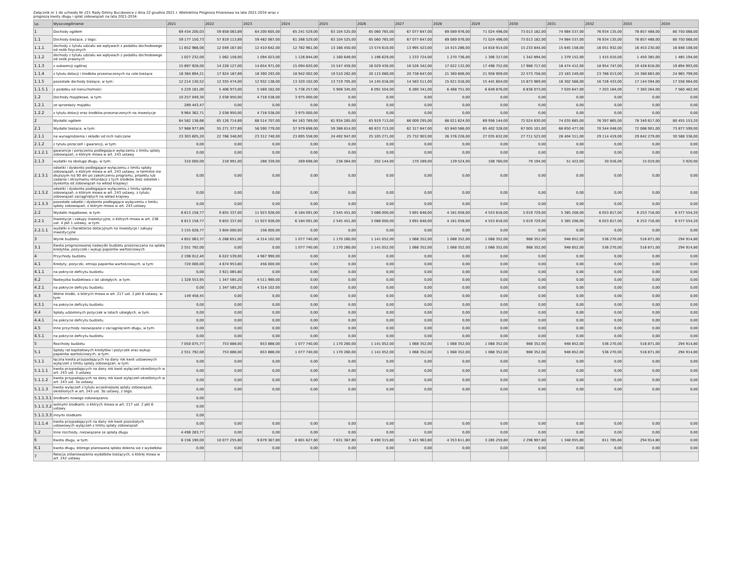Załącznik nr 1 do uchwały Nr //21 Rady Gminy Buczkowice z dnia 22 grudnia 2021 r. Wieloletnia Prognoza Finansowa na lata 2021-2034 wraz z
prognozą kwoty długu i spłat zobowiązań na lata 2021-2034.
| Lp. | Wyszczególnienie | 2021 | 2022 | 2023 | 2024 | 2025 | 2026 | 2027 | 2028 | 2029 | 2030 | 2031 | 2032 | 2033 | 2034 |
| --- | --- | --- | --- | --- | --- | --- | --- | --- | --- | --- | --- | --- | --- | --- | --- |
| 1 | Dochody ogółem | 69 434 200,03 | 59 858 063,89 | 64 200 605,00 | 65 241 529,00 | 63 104 525,00 | 65 060 765,00 | 67 077 647,00 | 69 089 976,00 | 71 024 496,00 | 73 013 182,00 | 74 984 537,00 | 76 934 135,00 | 78 857 488,00 | 80 750 068,00 |
| 1.1 | Dochody bieżące, z tego: | 59 177 150,73 | 57 819 113,89 | 59 482 067,00 | 61 266 529,00 | 63 104 525,00 | 65 060 765,00 | 67 077 647,00 | 69 089 976,00 | 71 024 496,00 | 73 013 182,00 | 74 984 537,00 | 76 934 135,00 | 78 857 488,00 | 80 750 068,00 |
| 1.1.1 | dochody z tytułu udziału we wpływach z podatku dochodowego od osób fizycznych | 11 652 966,00 | 12 049 167,00 | 12 410 642,00 | 12 782 961,00 | 13 166 450,00 | 13 574 610,00 | 13 995 423,00 | 14 415 286,00 | 14 818 914,00 | 15 233 844,00 | 15 645 158,00 | 16 051 932,00 | 16 453 230,00 | 16 848 108,00 |
| 1.1.2 | dochody z tytułu udziału we wpływach z podatku dochodowego od osób prawnych | 1 027 232,00 | 1 062 158,00 | 1 094 023,00 | 1 126 844,00 | 1 160 649,00 | 1 196 629,00 | 1 233 724,00 | 1 270 736,00 | 1 306 317,00 | 1 342 894,00 | 1 379 152,00 | 1 415 010,00 | 1 450 385,00 | 1 485 194,00 |
| 1.1.3 | z subwencji ogólnej | 15 897 928,00 | 14 228 127,00 | 14 654 971,00 | 15 094 620,00 | 15 547 459,00 | 16 029 430,00 | 16 526 342,00 | 17 022 132,00 | 17 498 752,00 | 17 988 717,00 | 18 474 412,00 | 18 954 747,00 | 19 428 616,00 | 19 894 903,00 |
| 1.1.4 | z tytułu dotacji i środków przeznaczonych na cele bieżące | 18 384 894,21 | 17 924 187,89 | 18 390 293,00 | 18 942 002,00 | 19 510 262,00 | 20 115 080,00 | 20 738 647,00 | 21 360 806,00 | 21 958 909,00 | 22 573 758,00 | 23 183 249,00 | 23 786 013,00 | 24 380 663,00 | 24 965 799,00 |
| 1.1.5 | pozostałe dochody bieżące, w tym: | 12 214 130,52 | 12 555 474,00 | 12 932 138,00 | 13 320 102,00 | 13 719 705,00 | 14 145 016,00 | 14 583 511,00 | 15 021 016,00 | 15 441 604,00 | 15 873 969,00 | 16 302 566,00 | 16 726 433,00 | 17 144 594,00 | 17 556 064,00 |
| 1.1.5.1 | z podatku od nieruchomości | 5 229 181,00 | 5 406 973,00 | 5 569 182,00 | 5 736 257,00 | 5 908 345,00 | 6 091 504,00 | 6 280 341,00 | 6 468 751,00 | 6 649 876,00 | 6 836 073,00 | 7 020 647,00 | 7 203 184,00 | 7 383 264,00 | 7 560 462,00 |
| 1.2 | Dochody majątkowe, w tym: | 10 257 049,30 | 2 038 950,00 | 4 718 538,00 | 3 975 000,00 | 0,00 | 0,00 | 0,00 | 0,00 | 0,00 | 0,00 | 0,00 | 0,00 | 0,00 | 0,00 |
| 1.2.1 | ze sprzedaży majątku | 289 443,47 | 0,00 | 0,00 | 0,00 | 0,00 | 0,00 | 0,00 | 0,00 | 0,00 | 0,00 | 0,00 | 0,00 | 0,00 | 0,00 |
| 1.2.2 | z tytułu dotacji oraz środków przeznaczonych na inwestycje | 9 964 362,71 | 2 038 950,00 | 4 718 538,00 | 3 975 000,00 | 0,00 | 0,00 | 0,00 | 0,00 | 0,00 | 0,00 | 0,00 | 0,00 | 0,00 | 0,00 |
| 2 | Wydatki ogółem | 64 582 136,66 | 65 126 714,89 | 68 514 707,00 | 64 163 789,00 | 61 934 265,00 | 63 919 713,00 | 66 009 295,00 | 68 021 624,00 | 69 956 144,00 | 72 024 830,00 | 74 035 685,00 | 76 397 865,00 | 78 340 617,00 | 80 455 153,20 |
| 2.1 | Wydatki bieżące, w tym: | 57 968 977,89 | 55 271 377,89 | 56 590 779,00 | 57 979 698,00 | 59 388 814,00 | 60 833 713,00 | 62 317 647,00 | 63 840 566,00 | 65 402 328,00 | 67 005 101,00 | 68 650 477,00 | 70 344 048,00 | 72 086 901,00 | 73 877 599,00 |
| 2.1.1 | na wynagrodzenia i składki od nich naliczane | 23 303 605,20 | 22 766 348,00 | 23 312 740,00 | 23 895 558,00 | 24 492 947,00 | 25 105 271,00 | 25 732 903,00 | 26 376 226,00 | 27 035 632,00 | 27 711 523,00 | 28 404 311,00 | 29 114 419,00 | 29 842 279,00 | 30 588 336,00 |
| 2.1.2 | z tytułu poręczeń i gwarancji, w tym: | 0,00 | 0,00 | 0,00 | 0,00 | 0,00 | 0,00 | 0,00 | 0,00 | 0,00 | 0,00 | 0,00 | 0,00 | 0,00 | 0,00 |
| 2.1.2.1 | gwarancje i poręczenia podlegające wyłączeniu z limitu spłaty zobowiązań, o którym mowa w art. 243 ustawy | 0,00 | 0,00 | 0,00 | 0,00 | 0,00 | 0,00 | 0,00 | 0,00 | 0,00 | 0,00 | 0,00 | 0,00 | 0,00 | 0,00 |
| 2.1.3 | wydatki na obsługę długu, w tym: | 310 000,00 | 218 991,00 | 288 339,00 | 269 698,00 | 236 064,00 | 202 144,00 | 170 289,00 | 139 524,00 | 108 760,00 | 79 194,00 | 51 422,00 | 30 016,00 | 15 019,00 | 3 920,00 |
| 2.1.3.1 | odsetki i dyskonto podlegające wyłączeniu z limitu spłaty zobowiązań, o którym mowa w art. 243 ustawy, w terminie nie dłuższym niż 90 dni po zakończeniu programu, projektu lub zadania i otrzymaniu refundacji z tych środków (bez odsetek i dyskonta od zobowiązań na wkład krajowy) | 0,00 | 0,00 | 0,00 | 0,00 | 0,00 | 0,00 | 0,00 | 0,00 | 0,00 | 0,00 | 0,00 | 0,00 | 0,00 | 0,00 |
| 2.1.3.2 | odsetki i dyskonto podlegające wyłączeniu z limitu spłaty zobowiązań, o którym mowa w art. 243 ustawy, z tytułu zobowiązań zaciągniętych na wkład krajowy | 0,00 | 0,00 | 0,00 | 0,00 | 0,00 | 0,00 | 0,00 | 0,00 | 0,00 | 0,00 | 0,00 | 0,00 | 0,00 | 0,00 |
| 2.1.3.3 | pozostałe odsetki i dyskonto podlegające wyłączeniu z limitu spłaty zobowiązań, o którym mowa w art. 243 ustawy | 0,00 | 0,00 | 0,00 | 0,00 | 0,00 | 0,00 | 0,00 | 0,00 | 0,00 | 0,00 | 0,00 | 0,00 | 0,00 | 0,00 |
| 2.2 | Wydatki majątkowe, w tym: | 6 613 158,77 | 9 855 337,00 | 11 923 928,00 | 6 184 091,00 | 2 545 451,00 | 3 086 000,00 | 3 691 648,00 | 4 181 058,00 | 4 553 816,00 | 5 019 729,00 | 5 385 208,00 | 6 053 817,00 | 6 253 716,00 | 6 577 554,20 |
| 2.2.1 | Inwestycje i zakupy inwestycyjne, o których mowa w art. 236 ust. 4 pkt 1 ustawy, w tym: | 6 613 158,77 | 9 855 337,00 | 11 923 928,00 | 6 184 091,00 | 2 545 451,00 | 3 086 000,00 | 3 691 648,00 | 4 181 058,00 | 4 553 816,00 | 5 019 729,00 | 5 385 208,00 | 6 053 817,00 | 6 253 716,00 | 6 577 554,20 |
| 2.2.1.1 | wydatki o charakterze dotacyjnym na inwestycje i zakupy inwestycyjne | 3 155 026,77 | 3 604 000,00 | 156 000,00 | 0,00 | 0,00 | 0,00 | 0,00 | 0,00 | 0,00 | 0,00 | 0,00 | 0,00 | 0,00 | 0,00 |
| 3 | Wynik budżetu | 4 852 063,37 | -5 268 651,00 | -4 314 102,00 | 1 077 740,00 | 1 170 260,00 | 1 141 052,00 | 1 068 352,00 | 1 068 352,00 | 1 068 352,00 | 988 352,00 | 948 852,00 | 536 270,00 | 516 871,00 | 294 914,80 |
| 3.1 | Kwota prognozowanej nadwyżki budżetu przeznaczana na spłatę kredytów, pożyczek i wykup papierów wartościowych | 2 551 792,00 | 0,00 | 0,00 | 1 077 740,00 | 1 170 260,00 | 1 141 052,00 | 1 068 352,00 | 1 068 352,00 | 1 068 352,00 | 988 352,00 | 948 852,00 | 536 270,00 | 516 871,00 | 294 914,80 |
| 4 | Przychody budżetu | 2 198 012,40 | 6 022 539,00 | 4 967 990,00 | 0,00 | 0,00 | 0,00 | 0,00 | 0,00 | 0,00 | 0,00 | 0,00 | 0,00 | 0,00 | 0,00 |
| 4.1 | Kredyty, pożyczki, emisja papierów wartościowych, w tym: | 720 000,00 | 4 674 953,80 | 456 000,00 | 0,00 | 0,00 | 0,00 | 0,00 | 0,00 | 0,00 | 0,00 | 0,00 | 0,00 | 0,00 | 0,00 |
| 4.1.1 | na pokrycie deficytu budżetu | 0,00 | 3 921 065,80 | 0,00 | 0,00 | 0,00 | 0,00 | 0,00 | 0,00 | 0,00 | 0,00 | 0,00 | 0,00 | 0,00 | 0,00 |
| 4.2 | Nadwyżka budżetowa z lat ubiegłych, w tym: | 1 328 553,95 | 1 347 585,20 | 4 511 990,00 | 0,00 | 0,00 | 0,00 | 0,00 | 0,00 | 0,00 | 0,00 | 0,00 | 0,00 | 0,00 | 0,00 |
| 4.2.1 | na pokrycie deficytu budżetu | 0,00 | 1 347 585,20 | 4 314 102,00 | 0,00 | 0,00 | 0,00 | 0,00 | 0,00 | 0,00 | 0,00 | 0,00 | 0,00 | 0,00 | 0,00 |
| 4.3 | Wolne środki, o których mowa w art. 217 ust. 2 pkt 6 ustawy, w tym: | 149 458,45 | 0,00 | 0,00 | 0,00 | 0,00 | 0,00 | 0,00 | 0,00 | 0,00 | 0,00 | 0,00 | 0,00 | 0,00 | 0,00 |
| 4.3.1 | na pokrycie deficytu budżetu | 0,00 | 0,00 | 0,00 | 0,00 | 0,00 | 0,00 | 0,00 | 0,00 | 0,00 | 0,00 | 0,00 | 0,00 | 0,00 | 0,00 |
| 4.4 | Spłaty udzielonych pożyczek w latach ubiegłych, w tym: | 0,00 | 0,00 | 0,00 | 0,00 | 0,00 | 0,00 | 0,00 | 0,00 | 0,00 | 0,00 | 0,00 | 0,00 | 0,00 | 0,00 |
| 4.4.1 | na pokrycie deficytu budżetu | 0,00 | 0,00 | 0,00 | 0,00 | 0,00 | 0,00 | 0,00 | 0,00 | 0,00 | 0,00 | 0,00 | 0,00 | 0,00 | 0,00 |
| 4.5 | Inne przychody niezwiązane z zaciągnięciem długu, w tym: | 0,00 | 0,00 | 0,00 | 0,00 | 0,00 | 0,00 | 0,00 | 0,00 | 0,00 | 0,00 | 0,00 | 0,00 | 0,00 | 0,00 |
| 4.5.1 | na pokrycie deficytu budżetu | 0,00 | 0,00 | 0,00 | 0,00 | 0,00 | 0,00 | 0,00 | 0,00 | 0,00 | 0,00 | 0,00 | 0,00 | 0,00 | 0,00 |
| 5 | Rozchody budżetu | 7 050 075,77 | 753 888,00 | 653 888,00 | 1 077 740,00 | 1 170 260,00 | 1 141 052,00 | 1 068 352,00 | 1 068 352,00 | 1 068 352,00 | 988 352,00 | 948 852,00 | 536 270,00 | 516 871,00 | 294 914,80 |
| 5.1 | Spłaty rat kapitałowych kredytów i pożyczek oraz wykup papierów wartościowych, w tym: | 2 551 792,00 | 753 888,00 | 653 888,00 | 1 077 740,00 | 1 170 260,00 | 1 141 052,00 | 1 068 352,00 | 1 068 352,00 | 1 068 352,00 | 988 352,00 | 948 852,00 | 536 270,00 | 516 871,00 | 294 914,80 |
| 5.1.1 | łączna kwota przypadających na dany rok kwot ustawowych wyłączeń z limitu spłaty zobowiązań, w tym: | 0,00 | 0,00 | 0,00 | 0,00 | 0,00 | 0,00 | 0,00 | 0,00 | 0,00 | 0,00 | 0,00 | 0,00 | 0,00 | 0,00 |
| 5.1.1.1 | kwota przypadających na dany rok kwot wyłączeń określonych w art. 243 ust. 3 ustawy | 0,00 | 0,00 | 0,00 | 0,00 | 0,00 | 0,00 | 0,00 | 0,00 | 0,00 | 0,00 | 0,00 | 0,00 | 0,00 | 0,00 |
| 5.1.1.2 | kwota przypadających na dany rok kwot wyłączeń określonych w art. 243 ust. 3a ustawy | 0,00 | 0,00 | 0,00 | 0,00 | 0,00 | 0,00 | 0,00 | 0,00 | 0,00 | 0,00 | 0,00 | 0,00 | 0,00 | 0,00 |
| 5.1.1.3 | kwota wyłączeń z tytułu wcześniejszej spłaty zobowiązań, określonych w art. 243 ust. 3b ustawy, z tego: | 0,00 | 0,00 | 0,00 | 0,00 | 0,00 | 0,00 | 0,00 | 0,00 | 0,00 | 0,00 | 0,00 | 0,00 | 0,00 | 0,00 |
| 5.1.1.3.1 | środkami nowego zobowiązania | 0,00 | | | | | | | | | | | | | |
| 5.1.1.3.2 | wolnymi środkami, o których mowa w art. 217 ust. 2 pkt 6 ustawy | 0,00 | | | | | | | | | | | | | |
| 5.1.1.3.3 | innymi środkami | 0,00 | | | | | | | | | | | | | |
| 5.1.1.4 | kwota przypadających na dany rok kwot pozostałych ustawowych wyłączeń z limitu spłaty zobowiązań | 0,00 | 0,00 | 0,00 | 0,00 | 0,00 | 0,00 | 0,00 | 0,00 | 0,00 | 0,00 | 0,00 | 0,00 | 0,00 | 0,00 |
| 5.2 | Inne rozchody, niezwiązane ze spłatą długu | 4 498 283,77 | 0,00 | 0,00 | 0,00 | 0,00 | 0,00 | 0,00 | 0,00 | 0,00 | 0,00 | 0,00 | 0,00 | 0,00 | 0,00 |
| 6 | Kwota długu, w tym: | 6 156 190,00 | 10 077 255,80 | 9 879 367,80 | 8 801 627,80 | 7 631 367,80 | 6 490 315,80 | 5 421 963,80 | 4 353 611,80 | 3 285 259,80 | 2 296 907,80 | 1 348 055,80 | 811 785,80 | 294 914,80 | 0,00 |
| 6.1 | kwota długu, którego planowana spłata dokona się z wydatków | 0,00 | 0,00 | 0,00 | 0,00 | 0,00 | 0,00 | 0,00 | 0,00 | 0,00 | 0,00 | 0,00 | 0,00 | 0,00 | 0,00 |
| 7 | Relacja zrównoważenia wydatków bieżących, o której mowa w art. 242 ustawy | | | | | | | | | | | | | | |